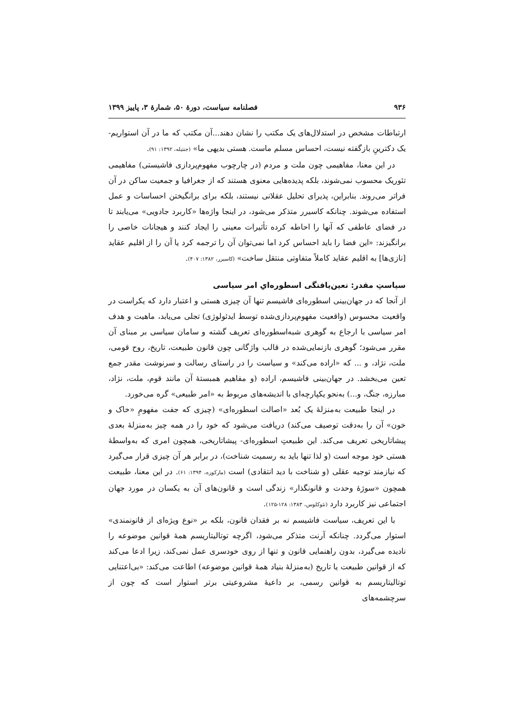۹۳۶ فصلنامه سیاست، دورهٔ ۵۰، شمارهٔ ۳، پاییز ۱۳۹۹
ارتباطات مشخص در استدلال‌های یک مکتب را نشان دهند...آن مکتب که ما در آن استواریم- یک دکترینِ بازگفته نیست، احساس مسلم ماست. هستی بدیهی ما» (جنتیله، ۱۳۹۲: ۹۱).
در این معنا، مفاهیمی چون ملت و مردم (در چارچوب مفهوم‌پردازی فاشیستی) مفاهیمی تئوریک محسوب نمی‌شوند، بلکه پدیده‌هایی معنوی هستند که از جغرافیا و جمعیت ساکن در آن فراتر می‌روند. بنابراین، پذیرای تحلیل عقلانی نیستند، بلکه برای برانگیختن احساسات و عمل استفاده می‌شوند. چنانکه کاسیرر متذکر می‌شود، در اینجا واژه‌ها «کاربرد جادویی» می‌یابند تا در فضای عاطفی که آنها را احاطه کرده تأثیرات معینی را ایجاد کنند و هیجانات خاصی را برانگیزند: «این فضا را باید احساس کرد اما نمی‌توان آن را ترجمه کرد یا آن را از اقلیم عقاید [نازی‌ها] به اقلیم عقاید کاملاً متفاوتی منتقل ساخت» (کاسیرر، ۱۳۸۲: ۴۰۷).
سیاستِ مقدر: تعین‌یافتگی اسطوره‌ایِ امر سیاسی
از آنجا که در جهان‌بینی اسطوره‌ای فاشیسم تنها آن چیزی هستی و اعتبار دارد که یکراست در واقعیت محسوس (واقعیت مفهوم‌پردازی‌شده توسط ایدئولوژی) تجلی می‌یابد، ماهیت و هدف امر سیاسی با ارجاع به گوهری شبه‌اسطوره‌ای تعریف گشته و سامان سیاسی بر مبنای آن مقرر می‌شود؛ گوهری بازنمایی‌شده در قالب واژگانی چون قانون طبیعت، تاریخ، روح قومی، ملت، نژاد، و ... که «اراده می‌کند» و سیاست را در راستای رسالت و سرنوشت مقدر جمع تعین می‌بخشد. در جهان‌بینی فاشیسم، اراده (و مفاهیم همبستهٔ آن مانند قوم، ملت، نژاد، مبارزه، جنگ، و...) به‌نحو یکپارچه‌ای با اندیشه‌های مربوط به «امر طبیعی» گره می‌خورد.
در اینجا طبیعت به‌منزلهٔ یک بُعد «اصالت اسطوره‌ای» (چیزی که جفت مفهومِ «خاک و خون» آن را به‌دقت توصیف می‌کند) دریافت می‌شود که خود را در همه چیز به‌منزلهٔ بعدی پیشاتاریخی تعریف می‌کند. این طبیعتِ اسطوره‌ای- پیشاتاریخی، همچون امری که به‌واسطهٔ هستی خود موجه است (و لذا تنها باید به رسمیت شناخت)، در برابر هر آن چیزی قرار می‌گیرد که نیازمند توجیه عقلی (و شناخت با دید انتقادی) است (مارکوزه، ۱۳۹۴: ۶۱). در این معنا، طبیعت همچون «سوژهٔ وحدت و قانونگذار» زندگی است و قانون‌های آن به یکسان در مورد جهان اجتماعی نیز کاربرد دارد (نئوکلوس، ۱۳۸۳: ۱۲۸-۱۲۵).
با این تعریف، سیاست فاشیسم نه بر فقدان قانون، بلکه بر «نوع ویژه‌ای از قانونمندی» استوار می‌گردد. چنانکه آرنت متذکر می‌شود، اگرچه توتالیتاریسم همهٔ قوانین موضوعه را نادیده می‌گیرد، بدون راهنمایی قانون و تنها از روی خودسری عمل نمی‌کند، زیرا ادعا می‌کند که از قوانین طبیعت یا تاریخ (به‌منزلهٔ بنیاد همهٔ قوانین موضوعه) اطاعت می‌کند: «بی‌اعتنایی توتالیتاریسم به قوانین رسمی، بر داعیهٔ مشروعیتی برتر استوار است که چون از سرچشمه‌های